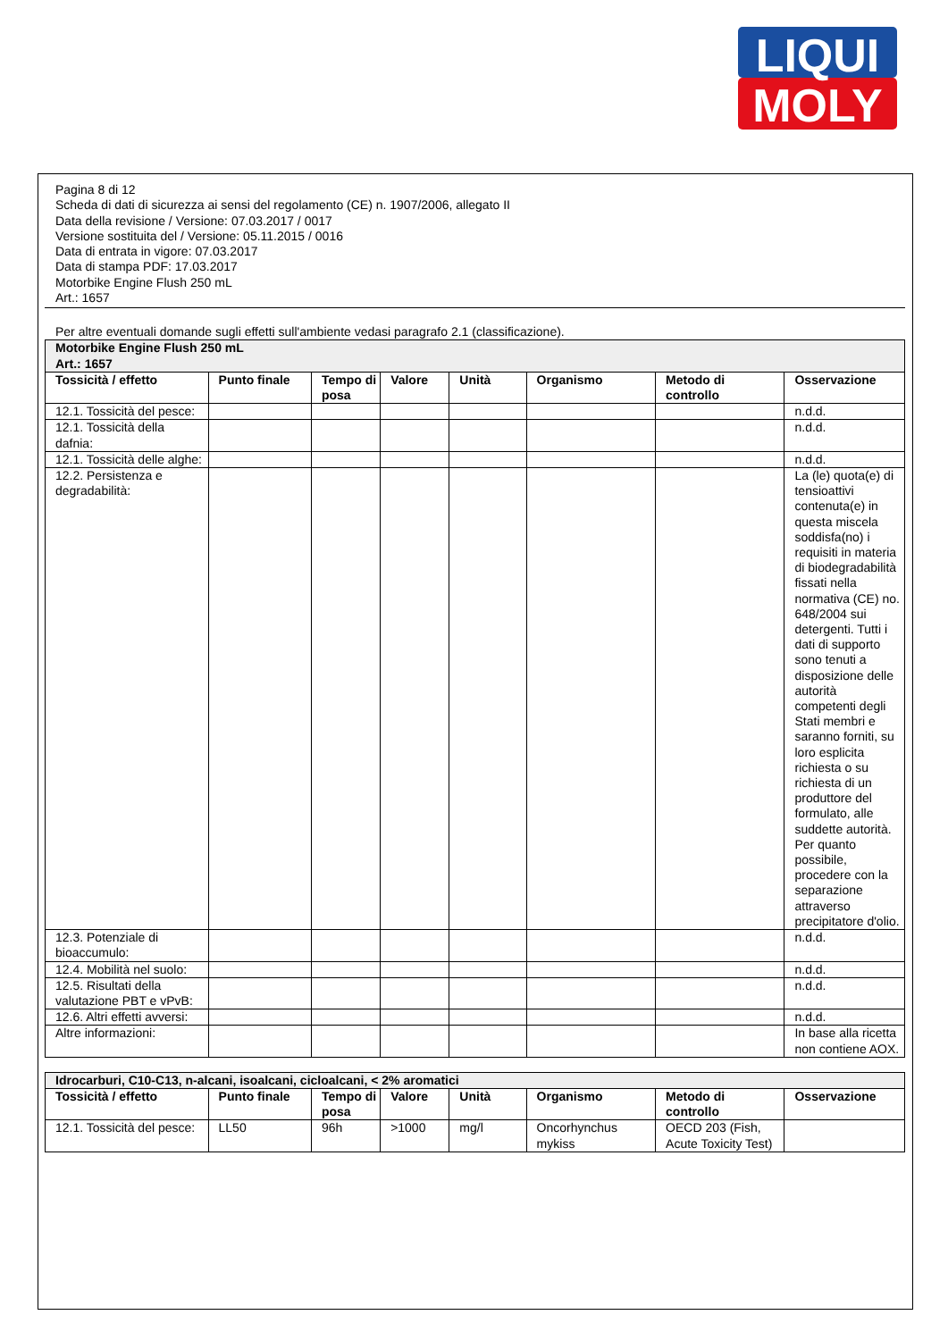LIQUI
MOLY
Pagina 8 di 12
Scheda di dati di sicurezza ai sensi del regolamento (CE) n. 1907/2006, allegato II
Data della revisione / Versione: 07.03.2017 / 0017
Versione sostituita del / Versione: 05.11.2015 / 0016
Data di entrata in vigore: 07.03.2017
Data di stampa PDF: 17.03.2017
Motorbike Engine Flush 250 mL
Art.: 1657
Per altre eventuali domande sugli effetti sull'ambiente vedasi paragrafo 2.1 (classificazione).
| Motorbike Engine Flush 250 mL Art.: 1657 | | | | | | | |
| Tossicità / effetto | Punto finale | Tempo di posa | Valore | Unità | Organismo | Metodo di controllo | Osservazione |
| 12.1. Tossicità del pesce: | | | | | | | n.d.d. |
| 12.1. Tossicità della dafnia: | | | | | | | n.d.d. |
| 12.1. Tossicità delle alghe: | | | | | | | n.d.d. |
| 12.2. Persistenza e degradabilità: | | | | | | | La (le) quota(e) di tensioattivi contenuta(e) in questa miscela soddisfa(no) i requisiti in materia di biodegradabilità fissati nella normativa (CE) no. 648/2004 sui detergenti. Tutti i dati di supporto sono tenuti a disposizione delle autorità competenti degli Stati membri e saranno forniti, su loro esplicita richiesta o su richiesta di un produttore del formulato, alle suddette autorità. Per quanto possibile, procedere con la separazione attraverso precipitatore d'olio. |
| 12.3. Potenziale di bioaccumulo: | | | | | | | n.d.d. |
| 12.4. Mobilità nel suolo: | | | | | | | n.d.d. |
| 12.5. Risultati della valutazione PBT e vPvB: | | | | | | | n.d.d. |
| 12.6. Altri effetti avversi: | | | | | | | n.d.d. |
| Altre informazioni: | | | | | | | In base alla ricetta non contiene AOX. |
| Idrocarburi, C10-C13, n-alcani, isoalcani, cicloalcani, < 2% aromatici | | | | | | | |
| Tossicità / effetto | Punto finale | Tempo di posa | Valore | Unità | Organismo | Metodo di controllo | Osservazione |
| 12.1. Tossicità del pesce: | LL50 | 96h | >1000 | mg/l | Oncorhynchus mykiss | OECD 203 (Fish, Acute Toxicity Test) | |